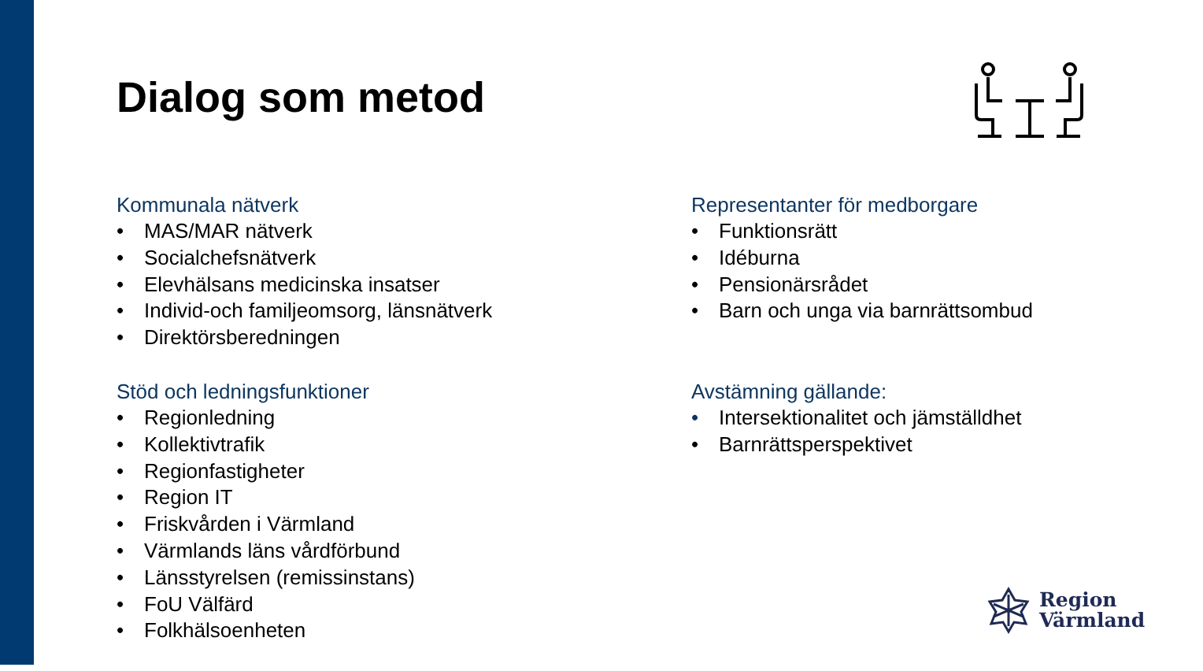Dialog som metod
Kommunala nätverk
• MAS/MAR nätverk
• Socialchefsnätverk
• Elevhälsans medicinska insatser
• Individ-och familjeomsorg, länsnätverk
• Direktörsberedningen
Stöd och ledningsfunktioner
• Regionledning
• Kollektivtrafik
• Regionfastigheter
• Region IT
• Friskvården i Värmland
• Värmlands läns vårdförbund
• Länsstyrelsen (remissinstans)
• FoU Välfärd
• Folkhälsoenheten
Representanter för medborgare
• Funktionsrätt
• Idéburna
• Pensionärsrådet
• Barn och unga via barnrättsombud
Avstämning gällande:
• Intersektionalitet och jämställdhet
• Barnrättsperspektivet
Region
Värmland